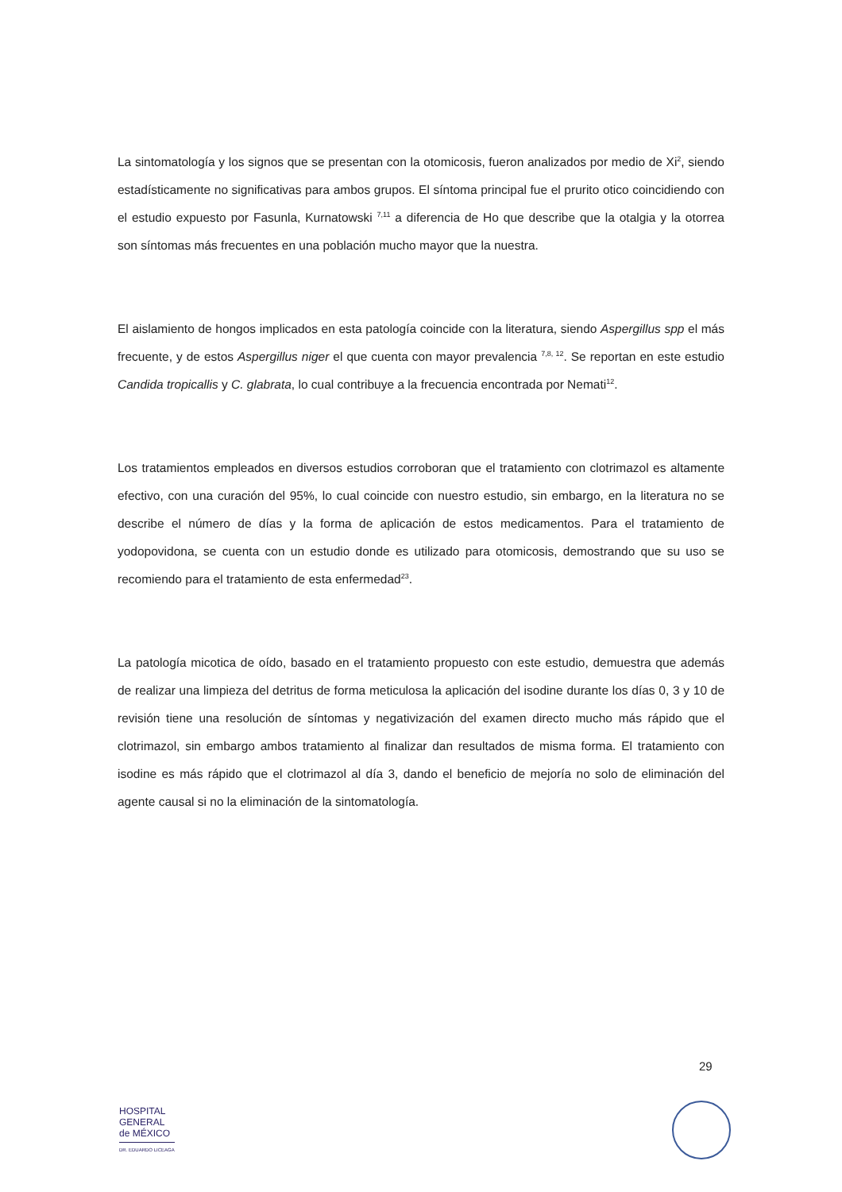La sintomatología y los signos que se presentan con la otomicosis, fueron analizados por medio de Xi<sup>2</sup>, siendo estadísticamente no significativas para ambos grupos. El síntoma principal fue el prurito otico coincidiendo con el estudio expuesto por Fasunla, Kurnatowski <sup>7,11</sup> a diferencia de Ho que describe que la otalgia y la otorrea son síntomas más frecuentes en una población mucho mayor que la nuestra.
El aislamiento de hongos implicados en esta patología coincide con la literatura, siendo Aspergillus spp el más frecuente, y de estos Aspergillus niger el que cuenta con mayor prevalencia <sup>7,8, 12</sup>. Se reportan en este estudio Candida tropicallis y C. glabrata, lo cual contribuye a la frecuencia encontrada por Nemati<sup>12</sup>.
Los tratamientos empleados en diversos estudios corroboran que el tratamiento con clotrimazol es altamente efectivo, con una curación del 95%, lo cual coincide con nuestro estudio, sin embargo, en la literatura no se describe el número de días y la forma de aplicación de estos medicamentos. Para el tratamiento de yodopovidona, se cuenta con un estudio donde es utilizado para otomicosis, demostrando que su uso se recomiendo para el tratamiento de esta enfermedad<sup>23</sup>.
La patología micotica de oído, basado en el tratamiento propuesto con este estudio, demuestra que además de realizar una limpieza del detritus de forma meticulosa la aplicación del isodine durante los días 0, 3 y 10 de revisión tiene una resolución de síntomas y negativización del examen directo mucho más rápido que el clotrimazol, sin embargo ambos tratamiento al finalizar dan resultados de misma forma. El tratamiento con isodine es más rápido que el clotrimazol al día 3, dando el beneficio de mejoría no solo de eliminación del agente causal si no la eliminación de la sintomatología.
29
HOSPITAL
GENERAL
de MÉXICO
DR. EDUARDO LICEAGA